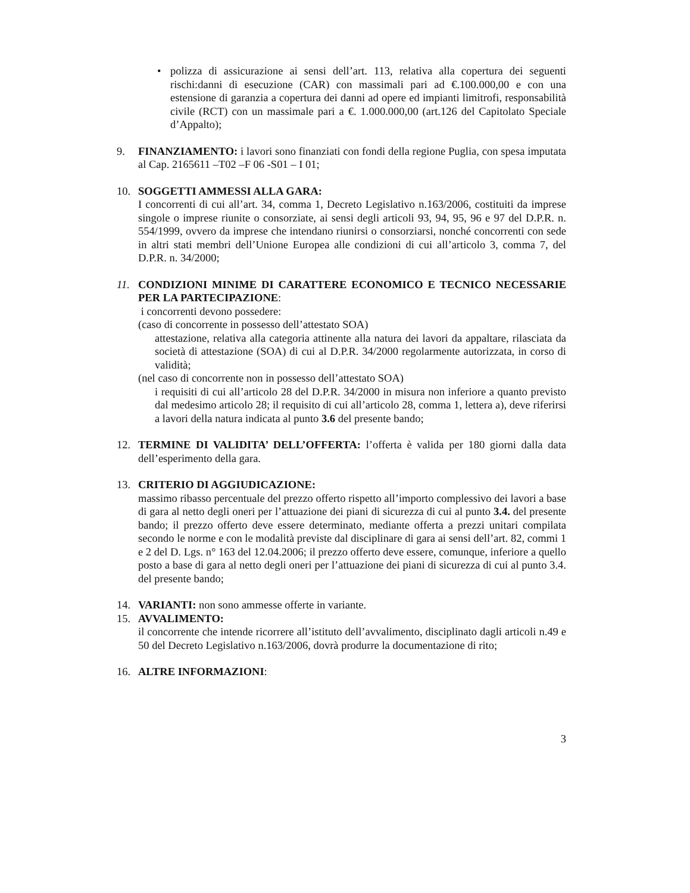• polizza di assicurazione ai sensi dell’art. 113, relativa alla copertura dei seguenti rischi:danni di esecuzione (CAR) con massimali pari ad €.100.000,00 e con una estensione di garanzia a copertura dei danni ad opere ed impianti limitrofi, responsabilità civile (RCT) con un massimale pari a €. 1.000.000,00 (art.126 del Capitolato Speciale d’Appalto);
9. FINANZIAMENTO: i lavori sono finanziati con fondi della regione Puglia, con spesa imputata al Cap. 2165611 –T02 –F 06 -S01 – I 01;
10. SOGGETTI AMMESSI ALLA GARA:
I concorrenti di cui all’art. 34, comma 1, Decreto Legislativo n.163/2006, costituiti da imprese singole o imprese riunite o consorziate, ai sensi degli articoli 93, 94, 95, 96 e 97 del D.P.R. n. 554/1999, ovvero da imprese che intendano riunirsi o consorziarsi, nonché concorrenti con sede in altri stati membri dell’Unione Europea alle condizioni di cui all’articolo 3, comma 7, del D.P.R. n. 34/2000;
11. CONDIZIONI MINIME DI CARATTERE ECONOMICO E TECNICO NECESSARIE PER LA PARTECIPAZIONE:
i concorrenti devono possedere:
(caso di concorrente in possesso dell’attestato SOA)
attestazione, relativa alla categoria attinente alla natura dei lavori da appaltare, rilasciata da società di attestazione (SOA) di cui al D.P.R. 34/2000 regolarmente autorizzata, in corso di validità;
(nel caso di concorrente non in possesso dell’attestato SOA)
i requisiti di cui all’articolo 28 del D.P.R. 34/2000 in misura non inferiore a quanto previsto dal medesimo articolo 28; il requisito di cui all’articolo 28, comma 1, lettera a), deve riferirsi a lavori della natura indicata al punto 3.6 del presente bando;
12. TERMINE DI VALIDITA’ DELL’OFFERTA: l’offerta è valida per 180 giorni dalla data dell’esperimento della gara.
13. CRITERIO DI AGGIUDICAZIONE:
massimo ribasso percentuale del prezzo offerto rispetto all’importo complessivo dei lavori a base di gara al netto degli oneri per l’attuazione dei piani di sicurezza di cui al punto 3.4. del presente bando; il prezzo offerto deve essere determinato, mediante offerta a prezzi unitari compilata secondo le norme e con le modalità previste dal disciplinare di gara ai sensi dell’art. 82, commi 1 e 2 del D. Lgs. n° 163 del 12.04.2006; il prezzo offerto deve essere, comunque, inferiore a quello posto a base di gara al netto degli oneri per l’attuazione dei piani di sicurezza di cui al punto 3.4. del presente bando;
14. VARIANTI: non sono ammesse offerte in variante.
15. AVVALIMENTO:
il concorrente che intende ricorrere all’istituto dell’avvalimento, disciplinato dagli articoli n.49 e 50 del Decreto Legislativo n.163/2006, dovrà produrre la documentazione di rito;
16. ALTRE INFORMAZIONI:
3